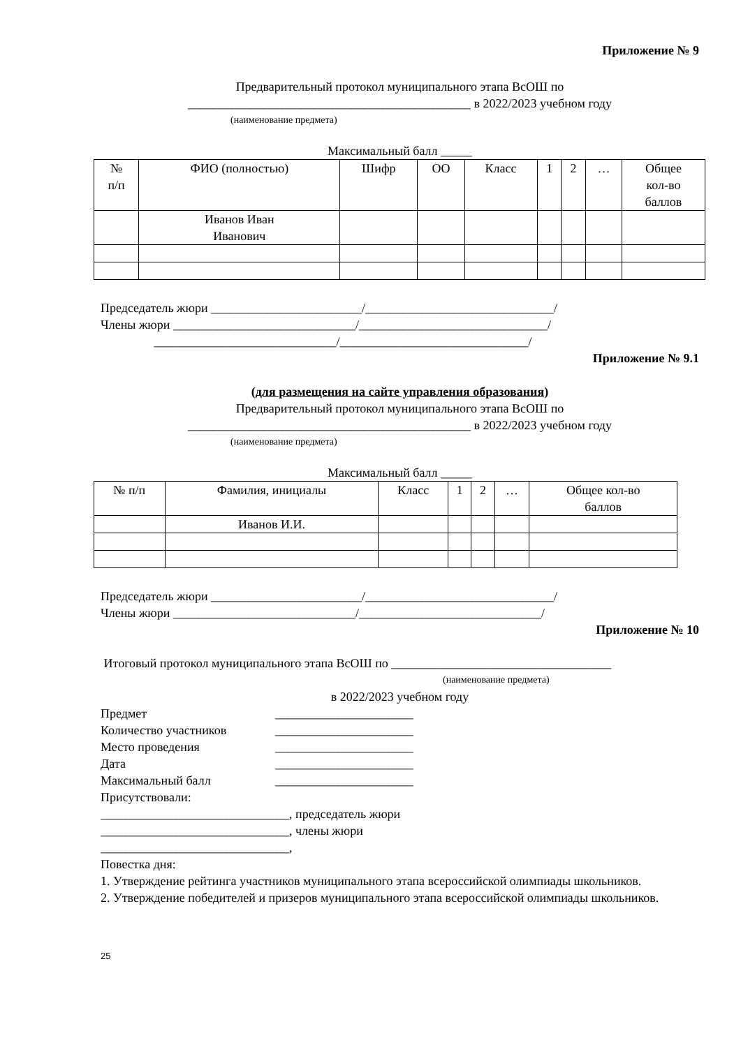Приложение № 9
Предварительный протокол муниципального этапа ВсОШ по
_____________________________________________ в 2022/2023 учебном году
(наименование предмета)
Максимальный балл _____
| № п/п | ФИО (полностью) | Шифр | ОО | Класс | 1 | 2 | … | Общее кол-во баллов |
| --- | --- | --- | --- | --- | --- | --- | --- | --- |
| | Иванов Иван Иванович | | | | | | | |
Председатель жюри ________________________/______________________________/
Члены жюри _____________________________/______________________________/
_____________________________/______________________________/
Приложение № 9.1
(для размещения на сайте управления образования)
Предварительный протокол муниципального этапа ВсОШ по
_____________________________________________ в 2022/2023 учебном году
(наименование предмета)
Максимальный балл _____
| № п/п | Фамилия, инициалы | Класс | 1 | 2 | … | Общее кол-во баллов |
| --- | --- | --- | --- | --- | --- | --- |
| | Иванов И.И. | | | | | |
Председатель жюри ________________________/______________________________/
Члены жюри _____________________________/_____________________________/
Приложение № 10
Итоговый протокол муниципального этапа ВсОШ по ___________________________________
(наименование предмета)
в 2022/2023 учебном году
Предмет
______________________
Количество участников
______________________
Место проведения
______________________
Дата
______________________
Максимальный балл
______________________
Присутствовали:
______________________________, председатель жюри
______________________________, члены жюри
______________________________,
Повестка дня:
1. Утверждение рейтинга участников муниципального этапа всероссийской олимпиады школьников.
2. Утверждение победителей и призеров муниципального этапа всероссийской олимпиады школьников.
25